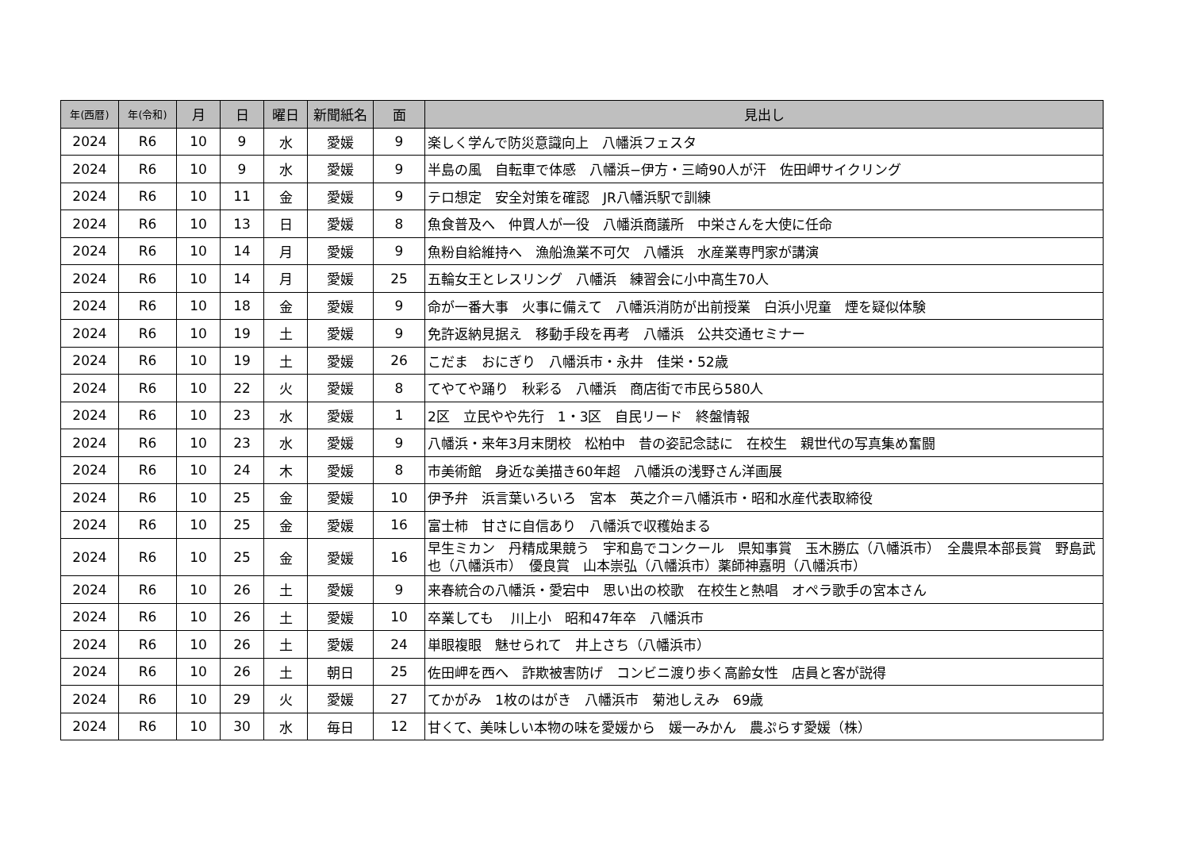| 年(西暦) | 年(令和) | 月 | 日 | 曜日 | 新聞紙名 | 面 | 見出し |
| --- | --- | --- | --- | --- | --- | --- | --- |
| 2024 | R6 | 10 | 9 | 水 | 愛媛 | 9 | 楽しく学んで防災意識向上 八幡浜フェスタ |
| 2024 | R6 | 10 | 9 | 水 | 愛媛 | 9 | 半島の風 自転車で体感 八幡浜−伊方・三崎90人が汗 佐田岬サイクリング |
| 2024 | R6 | 10 | 11 | 金 | 愛媛 | 9 | テロ想定 安全対策を確認 JR八幡浜駅で訓練 |
| 2024 | R6 | 10 | 13 | 日 | 愛媛 | 8 | 魚食普及へ 仲買人が一役 八幡浜商議所 中栄さんを大使に任命 |
| 2024 | R6 | 10 | 14 | 月 | 愛媛 | 9 | 魚粉自給維持へ 漁船漁業不可欠 八幡浜 水産業専門家が講演 |
| 2024 | R6 | 10 | 14 | 月 | 愛媛 | 25 | 五輪女王とレスリング 八幡浜 練習会に小中高生70人 |
| 2024 | R6 | 10 | 18 | 金 | 愛媛 | 9 | 命が一番大事 火事に備えて 八幡浜消防が出前授業 白浜小児童 煙を疑似体験 |
| 2024 | R6 | 10 | 19 | 土 | 愛媛 | 9 | 免許返納見据え 移動手段を再考 八幡浜 公共交通セミナー |
| 2024 | R6 | 10 | 19 | 土 | 愛媛 | 26 | こだま おにぎり 八幡浜市・永井 佳栄・52歳 |
| 2024 | R6 | 10 | 22 | 火 | 愛媛 | 8 | てやてや踊り 秋彩る 八幡浜 商店街で市民ら580人 |
| 2024 | R6 | 10 | 23 | 水 | 愛媛 | 1 | 2区 立民やや先行 1・3区 自民リード 終盤情報 |
| 2024 | R6 | 10 | 23 | 水 | 愛媛 | 9 | 八幡浜・来年3月末閉校 松柏中 昔の姿記念誌に 在校生 親世代の写真集め奮闘 |
| 2024 | R6 | 10 | 24 | 木 | 愛媛 | 8 | 市美術館 身近な美描き60年超 八幡浜の浅野さん洋画展 |
| 2024 | R6 | 10 | 25 | 金 | 愛媛 | 10 | 伊予弁 浜言葉いろいろ 宮本 英之介＝八幡浜市・昭和水産代表取締役 |
| 2024 | R6 | 10 | 25 | 金 | 愛媛 | 16 | 富士柿 甘さに自信あり 八幡浜で収穫始まる |
| 2024 | R6 | 10 | 25 | 金 | 愛媛 | 16 | 早生ミカン 丹精成果競う 宇和島でコンクール 県知事賞 玉木勝広（八幡浜市） 全農県本部長賞 野島武也（八幡浜市） 優良賞 山本崇弘（八幡浜市）薬師神嘉明（八幡浜市） |
| 2024 | R6 | 10 | 26 | 土 | 愛媛 | 9 | 来春統合の八幡浜・愛宕中 思い出の校歌 在校生と熱唱 オペラ歌手の宮本さん |
| 2024 | R6 | 10 | 26 | 土 | 愛媛 | 10 | 卒業しても 川上小 昭和47年卒 八幡浜市 |
| 2024 | R6 | 10 | 26 | 土 | 愛媛 | 24 | 単眼複眼 魅せられて 井上さち（八幡浜市） |
| 2024 | R6 | 10 | 26 | 土 | 朝日 | 25 | 佐田岬を西へ 詐欺被害防げ コンビニ渡り歩く高齢女性 店員と客が説得 |
| 2024 | R6 | 10 | 29 | 火 | 愛媛 | 27 | てかがみ 1枚のはがき 八幡浜市 菊池しえみ 69歳 |
| 2024 | R6 | 10 | 30 | 水 | 毎日 | 12 | 甘くて、美味しい本物の味を愛媛から 媛一みかん 農ぷらす愛媛（株） |